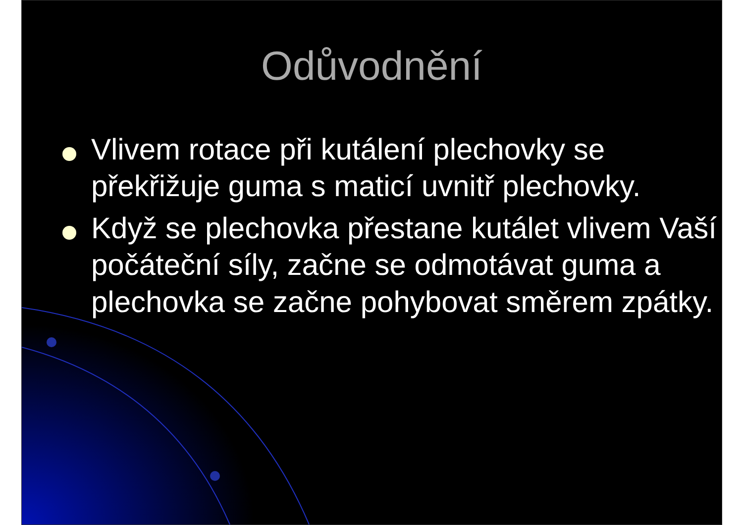Odůvodnění
Vlivem rotace při kutálení plechovky se překřižuje guma s maticí uvnitř plechovky.
Když se plechovka přestane kutálet vlivem Vaší počáteční síly, začne se odmotávat guma a plechovka se začne pohybovat směrem zpátky.